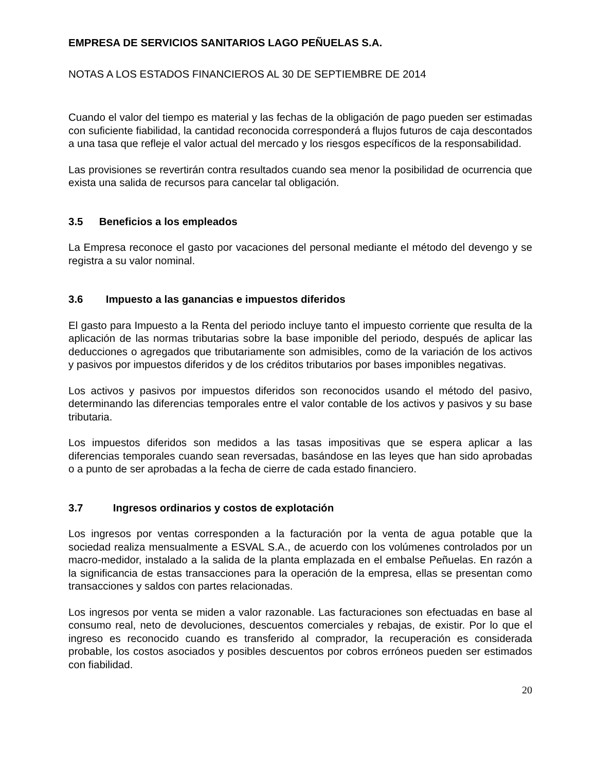EMPRESA DE SERVICIOS SANITARIOS LAGO PEÑUELAS S.A.
NOTAS A LOS ESTADOS FINANCIEROS AL 30 DE SEPTIEMBRE DE 2014
Cuando el valor del tiempo es material y las fechas de la obligación de pago pueden ser estimadas con suficiente fiabilidad, la cantidad reconocida corresponderá a flujos futuros de caja descontados a una tasa que refleje el valor actual del mercado y los riesgos específicos de la responsabilidad.
Las provisiones se revertirán contra resultados cuando sea menor la posibilidad de ocurrencia que exista una salida de recursos para cancelar tal obligación.
3.5 Beneficios a los empleados
La Empresa reconoce el gasto por vacaciones del personal mediante el método del devengo y se registra a su valor nominal.
3.6 Impuesto a las ganancias e impuestos diferidos
El gasto para Impuesto a la Renta del periodo incluye tanto el impuesto corriente que resulta de la aplicación de las normas tributarias sobre la base imponible del periodo, después de aplicar las deducciones o agregados que tributariamente son admisibles, como de la variación de los activos y pasivos por impuestos diferidos y de los créditos tributarios por bases imponibles negativas.
Los activos y pasivos por impuestos diferidos son reconocidos usando el método del pasivo, determinando las diferencias temporales entre el valor contable de los activos y pasivos y su base tributaria.
Los impuestos diferidos son medidos a las tasas impositivas que se espera aplicar a las diferencias temporales cuando sean reversadas, basándose en las leyes que han sido aprobadas o a punto de ser aprobadas a la fecha de cierre de cada estado financiero.
3.7 Ingresos ordinarios y costos de explotación
Los ingresos por ventas corresponden a la facturación por la venta de agua potable que la sociedad realiza mensualmente a ESVAL S.A., de acuerdo con los volúmenes controlados por un macro-medidor, instalado a la salida de la planta emplazada en el embalse Peñuelas. En razón a la significancia de estas transacciones para la operación de la empresa, ellas se presentan como transacciones y saldos con partes relacionadas.
Los ingresos por venta se miden a valor razonable. Las facturaciones son efectuadas en base al consumo real, neto de devoluciones, descuentos comerciales y rebajas, de existir. Por lo que el ingreso es reconocido cuando es transferido al comprador, la recuperación es considerada probable, los costos asociados y posibles descuentos por cobros erróneos pueden ser estimados con fiabilidad.
20